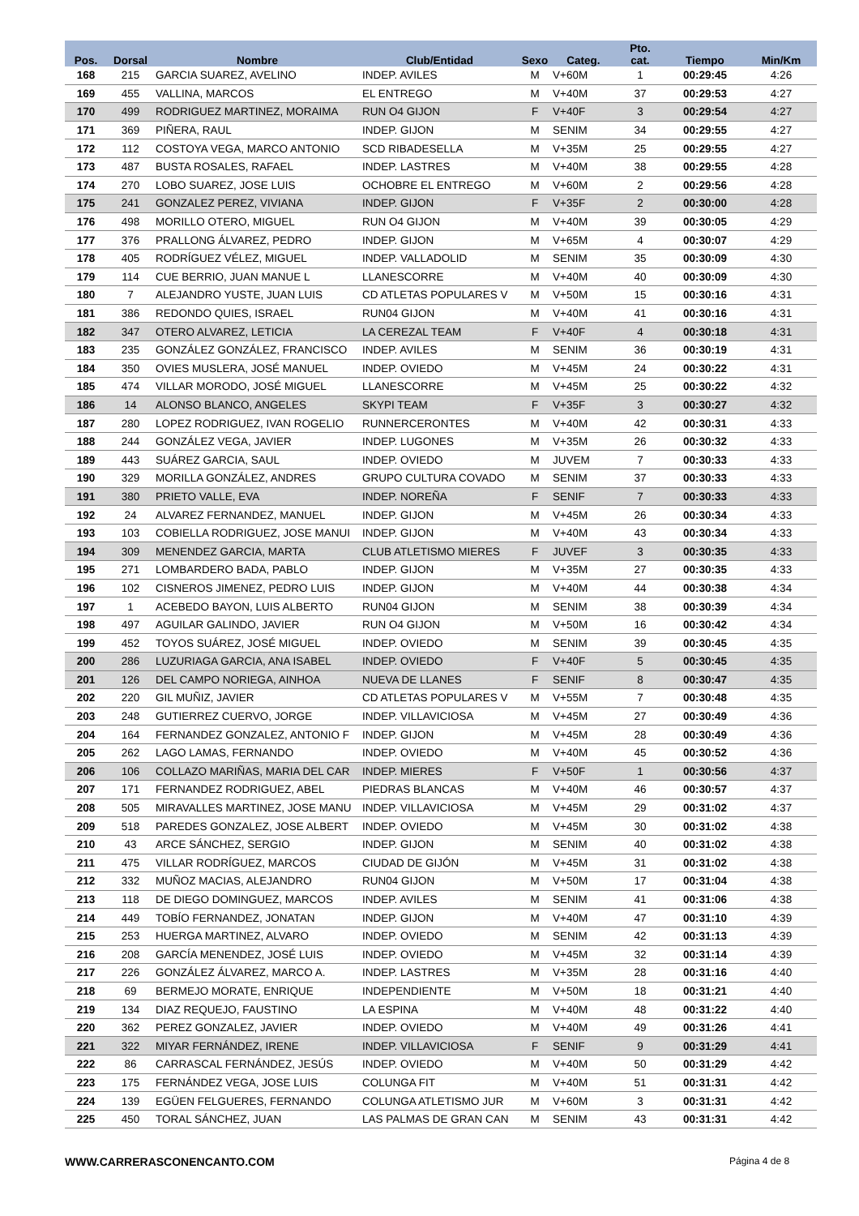| Pos. | Dorsal | Nombre | Club/Entidad | Sexo | Categ. | Pto. cat. | Tiempo | Min/Km |
| --- | --- | --- | --- | --- | --- | --- | --- | --- |
| 168 | 215 | GARCIA SUAREZ, AVELINO | INDEP. AVILES | M | V+60M | 1 | 00:29:45 | 4:26 |
| 169 | 455 | VALLINA, MARCOS | EL ENTREGO | M | V+40M | 37 | 00:29:53 | 4:27 |
| 170 | 499 | RODRIGUEZ MARTINEZ, MORAIMA | RUN O4 GIJON | F | V+40F | 3 | 00:29:54 | 4:27 |
| 171 | 369 | PIÑERA, RAUL | INDEP. GIJON | M | SENIM | 34 | 00:29:55 | 4:27 |
| 172 | 112 | COSTOYA VEGA, MARCO ANTONIO | SCD RIBADESELLA | M | V+35M | 25 | 00:29:55 | 4:27 |
| 173 | 487 | BUSTA ROSALES, RAFAEL | INDEP. LASTRES | M | V+40M | 38 | 00:29:55 | 4:28 |
| 174 | 270 | LOBO SUAREZ, JOSE LUIS | OCHOBRE EL ENTREGO | M | V+60M | 2 | 00:29:56 | 4:28 |
| 175 | 241 | GONZALEZ PEREZ, VIVIANA | INDEP. GIJON | F | V+35F | 2 | 00:30:00 | 4:28 |
| 176 | 498 | MORILLO OTERO, MIGUEL | RUN O4 GIJON | M | V+40M | 39 | 00:30:05 | 4:29 |
| 177 | 376 | PRALLONG ÁLVAREZ, PEDRO | INDEP. GIJON | M | V+65M | 4 | 00:30:07 | 4:29 |
| 178 | 405 | RODRÍGUEZ VÉLEZ, MIGUEL | INDEP. VALLADOLID | M | SENIM | 35 | 00:30:09 | 4:30 |
| 179 | 114 | CUE BERRIO, JUAN MANUE L | LLANESCORRE | M | V+40M | 40 | 00:30:09 | 4:30 |
| 180 | 7 | ALEJANDRO YUSTE, JUAN LUIS | CD ATLETAS POPULARES V | M | V+50M | 15 | 00:30:16 | 4:31 |
| 181 | 386 | REDONDO QUIES, ISRAEL | RUN04 GIJON | M | V+40M | 41 | 00:30:16 | 4:31 |
| 182 | 347 | OTERO ALVAREZ, LETICIA | LA CEREZAL TEAM | F | V+40F | 4 | 00:30:18 | 4:31 |
| 183 | 235 | GONZÁLEZ GONZÁLEZ, FRANCISCO | INDEP. AVILES | M | SENIM | 36 | 00:30:19 | 4:31 |
| 184 | 350 | OVIES MUSLERA, JOSÉ MANUEL | INDEP. OVIEDO | M | V+45M | 24 | 00:30:22 | 4:31 |
| 185 | 474 | VILLAR MORODO, JOSÉ MIGUEL | LLANESCORRE | M | V+45M | 25 | 00:30:22 | 4:32 |
| 186 | 14 | ALONSO BLANCO, ANGELES | SKYPI TEAM | F | V+35F | 3 | 00:30:27 | 4:32 |
| 187 | 280 | LOPEZ RODRIGUEZ, IVAN ROGELIO | RUNNERCERONTES | M | V+40M | 42 | 00:30:31 | 4:33 |
| 188 | 244 | GONZÁLEZ VEGA, JAVIER | INDEP. LUGONES | M | V+35M | 26 | 00:30:32 | 4:33 |
| 189 | 443 | SUÁREZ GARCIA, SAUL | INDEP. OVIEDO | M | JUVEM | 7 | 00:30:33 | 4:33 |
| 190 | 329 | MORILLA GONZÁLEZ, ANDRES | GRUPO CULTURA COVADO | M | SENIM | 37 | 00:30:33 | 4:33 |
| 191 | 380 | PRIETO VALLE, EVA | INDEP. NOREÑA | F | SENIF | 7 | 00:30:33 | 4:33 |
| 192 | 24 | ALVAREZ FERNANDEZ, MANUEL | INDEP. GIJON | M | V+45M | 26 | 00:30:34 | 4:33 |
| 193 | 103 | COBIELLA RODRIGUEZ, JOSE MANUI | INDEP. GIJON | M | V+40M | 43 | 00:30:34 | 4:33 |
| 194 | 309 | MENENDEZ GARCIA, MARTA | CLUB ATLETISMO MIERES | F | JUVEF | 3 | 00:30:35 | 4:33 |
| 195 | 271 | LOMBARDERO BADA, PABLO | INDEP. GIJON | M | V+35M | 27 | 00:30:35 | 4:33 |
| 196 | 102 | CISNEROS JIMENEZ, PEDRO LUIS | INDEP. GIJON | M | V+40M | 44 | 00:30:38 | 4:34 |
| 197 | 1 | ACEBEDO BAYON, LUIS ALBERTO | RUN04 GIJON | M | SENIM | 38 | 00:30:39 | 4:34 |
| 198 | 497 | AGUILAR GALINDO, JAVIER | RUN O4 GIJON | M | V+50M | 16 | 00:30:42 | 4:34 |
| 199 | 452 | TOYOS SUÁREZ, JOSÉ MIGUEL | INDEP. OVIEDO | M | SENIM | 39 | 00:30:45 | 4:35 |
| 200 | 286 | LUZURIAGA GARCIA, ANA ISABEL | INDEP. OVIEDO | F | V+40F | 5 | 00:30:45 | 4:35 |
| 201 | 126 | DEL CAMPO NORIEGA, AINHOA | NUEVA DE LLANES | F | SENIF | 8 | 00:30:47 | 4:35 |
| 202 | 220 | GIL MUÑIZ, JAVIER | CD ATLETAS POPULARES V | M | V+55M | 7 | 00:30:48 | 4:35 |
| 203 | 248 | GUTIERREZ CUERVO, JORGE | INDEP. VILLAVICIOSA | M | V+45M | 27 | 00:30:49 | 4:36 |
| 204 | 164 | FERNANDEZ GONZALEZ, ANTONIO F | INDEP. GIJON | M | V+45M | 28 | 00:30:49 | 4:36 |
| 205 | 262 | LAGO LAMAS, FERNANDO | INDEP. OVIEDO | M | V+40M | 45 | 00:30:52 | 4:36 |
| 206 | 106 | COLLAZO MARIÑAS, MARIA DEL CAR | INDEP. MIERES | F | V+50F | 1 | 00:30:56 | 4:37 |
| 207 | 171 | FERNANDEZ RODRIGUEZ, ABEL | PIEDRAS BLANCAS | M | V+40M | 46 | 00:30:57 | 4:37 |
| 208 | 505 | MIRAVALLES MARTINEZ, JOSE MANU | INDEP. VILLAVICIOSA | M | V+45M | 29 | 00:31:02 | 4:37 |
| 209 | 518 | PAREDES GONZALEZ, JOSE ALBERT | INDEP. OVIEDO | M | V+45M | 30 | 00:31:02 | 4:38 |
| 210 | 43 | ARCE SÁNCHEZ, SERGIO | INDEP. GIJON | M | SENIM | 40 | 00:31:02 | 4:38 |
| 211 | 475 | VILLAR RODRÍGUEZ, MARCOS | CIUDAD DE GIJÓN | M | V+45M | 31 | 00:31:02 | 4:38 |
| 212 | 332 | MUÑOZ MACIAS, ALEJANDRO | RUN04 GIJON | M | V+50M | 17 | 00:31:04 | 4:38 |
| 213 | 118 | DE DIEGO DOMINGUEZ, MARCOS | INDEP. AVILES | M | SENIM | 41 | 00:31:06 | 4:38 |
| 214 | 449 | TOBÍO FERNANDEZ, JONATAN | INDEP. GIJON | M | V+40M | 47 | 00:31:10 | 4:39 |
| 215 | 253 | HUERGA MARTINEZ, ALVARO | INDEP. OVIEDO | M | SENIM | 42 | 00:31:13 | 4:39 |
| 216 | 208 | GARCÍA MENENDEZ, JOSÉ LUIS | INDEP. OVIEDO | M | V+45M | 32 | 00:31:14 | 4:39 |
| 217 | 226 | GONZÁLEZ ÁLVAREZ, MARCO A. | INDEP. LASTRES | M | V+35M | 28 | 00:31:16 | 4:40 |
| 218 | 69 | BERMEJO MORATE, ENRIQUE | INDEPENDIENTE | M | V+50M | 18 | 00:31:21 | 4:40 |
| 219 | 134 | DIAZ REQUEJO, FAUSTINO | LA ESPINA | M | V+40M | 48 | 00:31:22 | 4:40 |
| 220 | 362 | PEREZ GONZALEZ, JAVIER | INDEP. OVIEDO | M | V+40M | 49 | 00:31:26 | 4:41 |
| 221 | 322 | MIYAR FERNÁNDEZ, IRENE | INDEP. VILLAVICIOSA | F | SENIF | 9 | 00:31:29 | 4:41 |
| 222 | 86 | CARRASCAL FERNÁNDEZ, JESÚS | INDEP. OVIEDO | M | V+40M | 50 | 00:31:29 | 4:42 |
| 223 | 175 | FERNÁNDEZ VEGA, JOSE LUIS | COLUNGA FIT | M | V+40M | 51 | 00:31:31 | 4:42 |
| 224 | 139 | EGÜEN FELGUERES, FERNANDO | COLUNGA ATLETISMO JUR | M | V+60M | 3 | 00:31:31 | 4:42 |
| 225 | 450 | TORAL SÁNCHEZ, JUAN | LAS PALMAS DE GRAN CAN | M | SENIM | 43 | 00:31:31 | 4:42 |
WWW.CARRERASCONENCANTO.COM Página 4 de 8